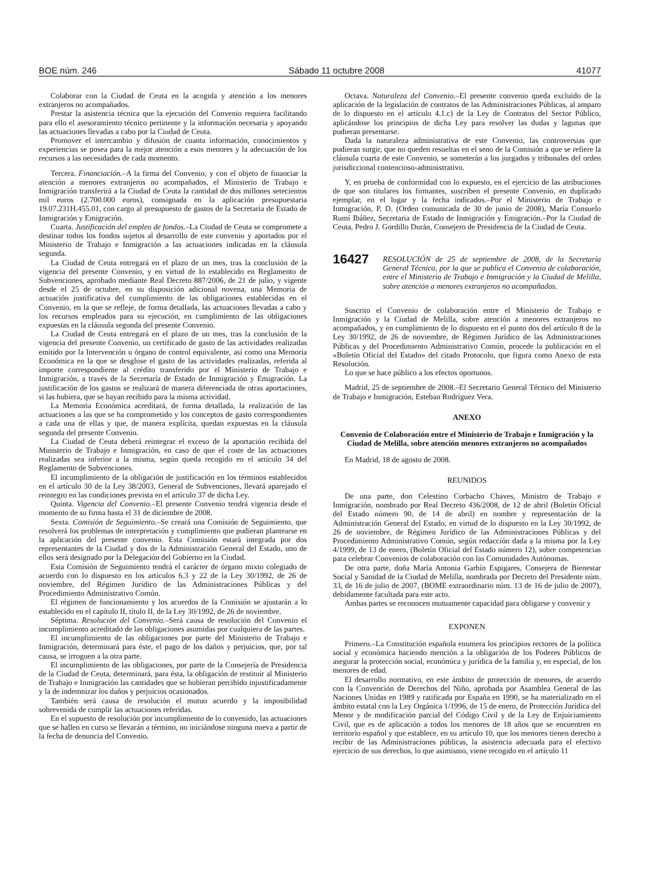BOE núm. 246 Sábado 11 octubre 2008 41077
Colaborar con la Ciudad de Ceuta en la acogida y atención a los menores extranjeros no acompañados.
Prestar la asistencia técnica que la ejecución del Convenio requiera facilitando para ello el asesoramiento técnico pertinente y la información necesaria y apoyando las actuaciones llevadas a cabo por la Ciudad de Ceuta.
Promover el intercambio y difusión de cuanta información, conocimientos y experiencias se posea para la mejor atención a esos menores y la adecuación de los recursos a las necesidades de cada momento.
Tercera. Financiación.–A la firma del Convenio, y con el objeto de financiar la atención a menores extranjeros no acompañados, el Ministerio de Trabajo e Inmigración transferirá a la Ciudad de Ceuta la cantidad de dos millones setecientos mil euros (2.700.000 euros), consignada en la aplicación presupuestaria 19.07.231H.455.01, con cargo al presupuesto de gastos de la Secretaria de Estado de Inmigración y Emigración.
Cuarta. Justificación del empleo de fondos.–La Ciudad de Ceuta se compromete a destinar todos los fondos sujetos al desarrollo de este convenio y aportados por el Ministerio de Trabajo e Inmigración a las actuaciones indicadas en la cláusula segunda.
La Ciudad de Ceuta entregará en el plazo de un mes, tras la conclusión de la vigencia del presente Convenio, y en virtud de lo establecido en Reglamento de Subvenciones, aprobado mediante Real Decreto 887/2006, de 21 de julio, y vigente desde el 25 de octubre, en su disposición adicional novena, una Memoria de actuación justificativa del cumplimiento de las obligaciones establecidas en el Convenio, en la que se refleje, de forma detallada, las actuaciones llevadas a cabo y los recursos empleados para su ejecución, en cumplimiento de las obligaciones expuestas en la cláusula segunda del presente Convenio.
La Ciudad de Ceuta entregará en el plazo de un mes, tras la conclusión de la vigencia del presente Convenio, un certificado de gasto de las actividades realizadas emitido por la Intervención u órgano de control equivalente, así como una Memoria Económica en la que se desglose el gasto de las actividades realizadas, referida al importe correspondiente al crédito transferido por el Ministerio de Trabajo e Inmigración, a través de la Secretaría de Estado de Inmigración y Emigración. La justificación de los gastos se realizará de manera diferenciada de otras aportaciones, si las hubiera, que se hayan recibido para la misma actividad.
La Memoria Económica acreditará, de forma detallada, la realización de las actuaciones a las que se ha comprometido y los conceptos de gasto correspondientes a cada una de ellas y que, de manera explícita, quedan expuestas en la cláusula segunda del presente Convenio.
La Ciudad de Ceuta deberá reintegrar el exceso de la aportación recibida del Ministerio de Trabajo e Inmigración, en caso de que el coste de las actuaciones realizadas sea inferior a la misma, según queda recogido en el artículo 34 del Reglamento de Subvenciones.
El incumplimiento de la obligación de justificación en los términos establecidos en el artículo 30 de la Ley 38/2003, General de Subvenciones, llevará aparejado el reintegro en las condiciones prevista en el artículo 37 de dicha Ley.
Quinta. Vigencia del Convenio.–El presente Convenio tendrá vigencia desde el momento de su firma hasta el 31 de diciembre de 2008.
Sexta. Comisión de Seguimiento.–Se creará una Comisión de Seguimiento, que resolverá los problemas de interpretación y cumplimiento que pudieran plantearse en la aplicación del presente convenio. Esta Comisión estará integrada por dos representantes de la Ciudad y dos de la Administración General del Estado, uno de ellos será designado por la Delegación del Gobierno en la Ciudad.
Esta Comisión de Seguimiento tendrá el carácter de órgano mixto colegiado de acuerdo con lo dispuesto en los artículos 6.3 y 22 de la Ley 30/1992, de 26 de noviembre, del Régimen Jurídico de las Administraciones Públicas y del Procedimiento Administrativo Común.
El régimen de funcionamiento y los acuerdos de la Comisión se ajustarán a lo establecido en el capítulo II, título II, de la Ley 30/1992, de 26 de noviembre.
Séptima. Resolución del Convenio.–Será causa de resolución del Convenio el incumplimiento acreditado de las obligaciones asumidas por cualquiera de las partes.
El incumplimiento de las obligaciones por parte del Ministerio de Trabajo e Inmigración, determinará para éste, el pago de los daños y perjuicios, que, por tal causa, se irroguen a la otra parte.
El incumplimiento de las obligaciones, por parte de la Consejería de Presidencia de la Ciudad de Ceuta, determinará, para ésta, la obligación de restituir al Ministerio de Trabajo e Inmigración las cantidades que se hubieran percibido injustificadamente y la de indemnizar los daños y perjuicios ocasionados.
También será causa de resolución el mutuo acuerdo y la imposibilidad sobrevenida de cumplir las actuaciones referidas.
En el supuesto de resolución por incumplimiento de lo convenido, las actuaciones que se hallen en curso se llevarán a término, no iniciándose ninguna nueva a partir de la fecha de denuncia del Convenio.
Octava. Naturaleza del Convenio.–El presente convenio queda excluido de la aplicación de la legislación de contratos de las Administraciones Públicas, al amparo de lo dispuesto en el artículo 4.1.c) de la Ley de Contratos del Sector Público, aplicándose los principios de dicha Ley para resolver las dudas y lagunas que pudieran presentarse.
Dada la naturaleza administrativa de este Convenio, las controversias que pudieran surgir, que no queden resueltas en el seno de la Comisión a que se refiere la cláusula cuarta de este Convenio, se someterán a los juzgados y tribunales del orden jurisdiccional contencioso-administrativo.
Y, en prueba de conformidad con lo expuesto, en el ejercicio de las atribuciones de que son titulares los firmantes, suscriben el presente Convenio, en duplicado ejemplar, en el lugar y la fecha indicados.–Por el Ministerio de Trabajo e Inmigración, P. D. (Orden comunicada de 30 de junio de 2008), María Consuelo Rumí Ibáñez, Secretaria de Estado de Inmigración y Emigración.–Por la Ciudad de Ceuta, Pedro J. Gordillo Durán, Consejero de Presidencia de la Ciudad de Ceuta.
16427 RESOLUCIÓN de 25 de septiembre de 2008, de la Secretaría General Técnica, por la que se publica el Convenio de colaboración, entre el Ministerio de Trabajo e Inmigración y la Ciudad de Melilla, sobre atención a menores extranjeros no acompañados.
Suscrito el Convenio de colaboración entre el Ministerio de Trabajo e Inmigración y la Ciudad de Melilla, sobre atención a menores extranjeros no acompañados, y en cumplimiento de lo dispuesto en el punto dos del artículo 8 de la Ley 30/1992, de 26 de noviembre, de Régimen Jurídico de las Administraciones Públicas y del Procedimiento Administrativo Común, procede la publicación en el «Boletín Oficial del Estado» del citado Protocolo, que figura como Anexo de esta Resolución.
Lo que se hace público a los efectos oportunos.
Madrid, 25 de septiembre de 2008.–El Secretario General Técnico del Ministerio de Trabajo e Inmigración, Esteban Rodríguez Vera.
ANEXO
Convenio de Colaboración entre el Ministerio de Trabajo e Inmigración y la Ciudad de Melilla, sobre atención menores extranjeros no acompañados
En Madrid, 18 de agosto de 2008.
REUNIDOS
De una parte, don Celestino Corbacho Chaves, Ministro de Trabajo e Inmigración, nombrado por Real Decreto 436/2008, de 12 de abril (Boletín Oficial del Estado número 90, de 14 de abril) en nombre y representación de la Administración General del Estado, en virtud de lo dispuesto en la Ley 30/1992, de 26 de noviembre, de Régimen Jurídico de las Administraciones Públicas y del Procedimiento Administrativo Común, según redacción dada a la misma por la Ley 4/1999, de 13 de enero, (Boletín Oficial del Estado número 12), sobre competencias para celebrar Convenios de colaboración con las Comunidades Autónomas.
De otra parte, doña María Antonia Garbín Espigares, Consejera de Bienestar Social y Sanidad de la Ciudad de Melilla, nombrada por Decreto del Presidente núm. 33, de 16 de julio de 2007, (BOME extraordinario núm. 13 de 16 de julio de 2007), debidamente facultada para este acto.
Ambas partes se reconocen mutuamente capacidad para obligarse y convenir y
EXPONEN
Primero.–La Constitución española enumera los principios rectores de la política social y económica haciendo mención a la obligación de los Poderes Públicos de asegurar la protección social, económica y jurídica de la familia y, en especial, de los menores de edad.
El desarrollo normativo, en este ámbito de protección de menores, de acuerdo con la Convención de Derechos del Niño, aprobada por Asamblea General de las Naciones Unidas en 1989 y ratificada por España en 1990, se ha materializado en el ámbito estatal con la Ley Orgánica 1/1996, de 15 de enero, de Protección Jurídica del Menor y de modificación parcial del Código Civil y de la Ley de Enjuiciamiento Civil, que es de aplicación a todos los menores de 18 años que se encuentren en territorio español y que establece, en su artículo 10, que los menores tienen derecho a recibir de las Administraciones públicas, la asistencia adecuada para el efectivo ejercicio de sus derechos, lo que asimismo, viene recogido en el artículo 11